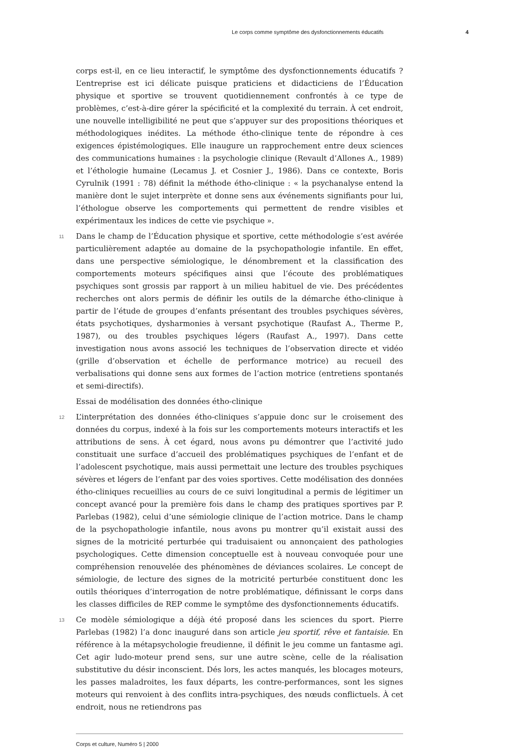Le corps comme symptôme des dysfonctionnements éducatifs 4
corps est-il, en ce lieu interactif, le symptôme des dysfonctionnements éducatifs ? L’entreprise est ici délicate puisque praticiens et didacticiens de l’Éducation physique et sportive se trouvent quotidiennement confrontés à ce type de problèmes, c’est-à-dire gérer la spécificité et la complexité du terrain. À cet endroit, une nouvelle intelligibilité ne peut que s’appuyer sur des propositions théoriques et méthodologiques inédites. La méthode étho-clinique tente de répondre à ces exigences épistémologiques. Elle inaugure un rapprochement entre deux sciences des communications humaines : la psychologie clinique (Revault d’Allones A., 1989) et l’éthologie humaine (Lecamus J. et Cosnier J., 1986). Dans ce contexte, Boris Cyrulnik (1991 : 78) définit la méthode étho-clinique : « la psychanalyse entend la manière dont le sujet interprète et donne sens aux événements signifiants pour lui, l’éthologue observe les comportements qui permettent de rendre visibles et expérimentaux les indices de cette vie psychique ».
11 Dans le champ de l’Éducation physique et sportive, cette méthodologie s’est avérée particulièrement adaptée au domaine de la psychopathologie infantile. En effet, dans une perspective sémiologique, le dénombrement et la classification des comportements moteurs spécifiques ainsi que l’écoute des problématiques psychiques sont grossis par rapport à un milieu habituel de vie. Des précédentes recherches ont alors permis de définir les outils de la démarche étho-clinique à partir de l’étude de groupes d’enfants présentant des troubles psychiques sévères, états psychotiques, dysharmonies à versant psychotique (Raufast A., Therme P., 1987), ou des troubles psychiques légers (Raufast A., 1997). Dans cette investigation nous avons associé les techniques de l’observation directe et vidéo (grille d’observation et échelle de performance motrice) au recueil des verbalisations qui donne sens aux formes de l’action motrice (entretiens spontanés et semi-directifs).
Essai de modélisation des données étho-clinique
12 L’interprétation des données étho-cliniques s’appuie donc sur le croisement des données du corpus, indexé à la fois sur les comportements moteurs interactifs et les attributions de sens. À cet égard, nous avons pu démontrer que l’activité judo constituait une surface d’accueil des problématiques psychiques de l’enfant et de l’adolescent psychotique, mais aussi permettait une lecture des troubles psychiques sévères et légers de l’enfant par des voies sportives. Cette modélisation des données étho-cliniques recueillies au cours de ce suivi longitudinal a permis de légitimer un concept avancé pour la première fois dans le champ des pratiques sportives par P. Parlebas (1982), celui d’une sémiologie clinique de l’action motrice. Dans le champ de la psychopathologie infantile, nous avons pu montrer qu’il existait aussi des signes de la motricité perturbée qui traduisaient ou annonçaient des pathologies psychologiques. Cette dimension conceptuelle est à nouveau convoquée pour une compréhension renouvelée des phénomènes de déviances scolaires. Le concept de sémiologie, de lecture des signes de la motricité perturbée constituent donc les outils théoriques d’interrogation de notre problématique, définissant le corps dans les classes difficiles de REP comme le symptôme des dysfonctionnements éducatifs.
13 Ce modèle sémiologique a déjà été proposé dans les sciences du sport. Pierre Parlebas (1982) l’a donc inauguré dans son article jeu sportif, rêve et fantaisie. En référence à la métapsychologie freudienne, il définit le jeu comme un fantasme agi. Cet agir ludo-moteur prend sens, sur une autre scène, celle de la réalisation substitutive du désir inconscient. Dés lors, les actes manqués, les blocages moteurs, les passes maladroites, les faux départs, les contre-performances, sont les signes moteurs qui renvoient à des conflits intra-psychiques, des nœuds conflictuels. À cet endroit, nous ne retiendrons pas
Corps et culture, Numéro 5 | 2000